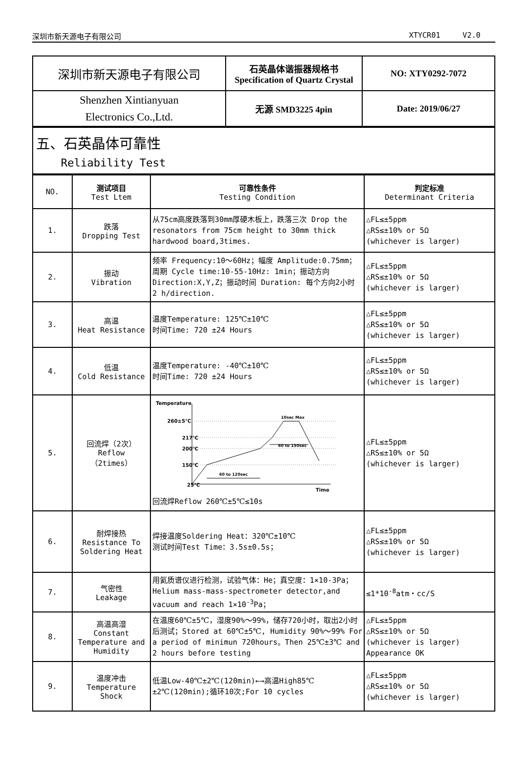深圳市新天源电子有限公司 XTYCR01 V2.0
| 深圳市新天源电子有限公司 | 石英晶体谐振器规格书 Specification of Quartz Crystal | NO: XTY0292-7072 |
| Shenzhen Xintianyuan Electronics Co.,Ltd. | 无源 SMD3225 4pin | Date: 2019/06/27 |
| 五、石英晶体可靠性 Reliability Test |
| NO. | 测试项目 Test Ltem | 可靠性条件 Testing Condition | 判定标准 Determinant Criteria |
| --- | --- | --- | --- |
| 1. | 跌落 Dropping Test | 从75cm高度跌落到30mm厚硬木板上，跌落三次 Drop the resonators from 75cm height to 30mm thick hardwood board,3times. | △FL≤±5ppm △RS≤±10% or 5Ω (whichever is larger) |
| 2. | 振动 Vibration | 频率 Frequency:10～60Hz；幅度 Amplitude:0.75mm；周期 Cycle time:10-55-10Hz: 1min；振动方向 Direction:X,Y,Z；振动时间 Duration: 每个方向2小时 2 h/direction. | △FL≤±5ppm △RS≤±10% or 5Ω (whichever is larger) |
| 3. | 高温 Heat Resistance | 温度Temperature: 125℃±10℃ 时间Time: 720 ±24 Hours | △FL≤±5ppm △RS≤±10% or 5Ω (whichever is larger) |
| 4. | 低温 Cold Resistance | 温度Temperature: -40℃±10℃ 时间Time: 720 ±24 Hours | △FL≤±5ppm △RS≤±10% or 5Ω (whichever is larger) |
| 5. | 回流焊（2次） Reflow （2times） | Temperature 260±5℃ 217℃ 200℃ 150℃ 25℃ Time . 10sec Max 60 to 150sec 60 to 120sec 回流焊Reflow 260℃±5℃≤10s | △FL≤±5ppm △RS≤±10% or 5Ω (whichever is larger) |
| 6. | 耐焊接热 Resistance To Soldering Heat | 焊接温度Soldering Heat：320℃±10℃ 测试时间Test Time：3.5s±0.5s； | △FL≤±5ppm △RS≤±10% or 5Ω (whichever is larger) |
| 7. | 气密性 Leakage | 用氦质谱仪进行检测，试验气体：He；真空度：1×10-3Pa；Helium mass-mass-spectrometer detector,and vacuum and reach 1×10<sup>-3</sup>Pa； | ≤1*10<sup>-8</sup>atm・cc/S |
| 8. | 高温高湿 Constant Temperature and Humidity | 在温度60℃±5℃，湿度90%～99%，储存720小时，取出2小时后测试；Stored at 60℃±5℃, Humidity 90%～99% For a period of minimun 720hours。Then 25℃±3℃ and 2 hours before testing | △FL≤±5ppm △RS≤±10% or 5Ω (whichever is larger) Appearance OK |
| 9. | 温度冲击 Temperature Shock | 低温Low-40℃±2℃(120min)←→高温High85℃±2℃(120min);循环10次;For 10 cycles | △FL≤±5ppm △RS≤±10% or 5Ω (whichever is larger) |